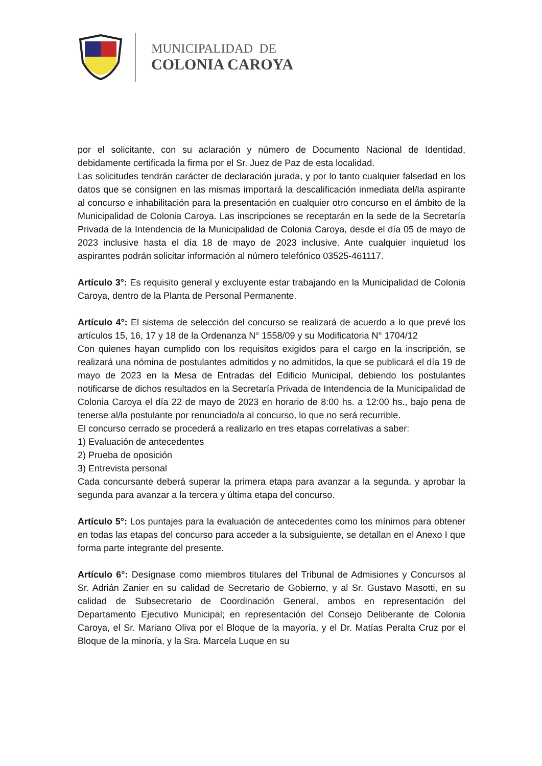MUNICIPALIDAD DE
COLONIA CAROYA
por el solicitante, con su aclaración y número de Documento Nacional de Identidad, debidamente certificada la firma por el Sr. Juez de Paz de esta localidad.
Las solicitudes tendrán carácter de declaración jurada, y por lo tanto cualquier falsedad en los datos que se consignen en las mismas importará la descalificación inmediata del/la aspirante al concurso e inhabilitación para la presentación en cualquier otro concurso en el ámbito de la Municipalidad de Colonia Caroya. Las inscripciones se receptarán en la sede de la Secretaría Privada de la Intendencia de la Municipalidad de Colonia Caroya, desde el día 05 de mayo de 2023 inclusive hasta el día 18 de mayo de 2023 inclusive. Ante cualquier inquietud los aspirantes podrán solicitar información al número telefónico 03525-461117.
Artículo 3°: Es requisito general y excluyente estar trabajando en la Municipalidad de Colonia Caroya, dentro de la Planta de Personal Permanente.
Artículo 4°: El sistema de selección del concurso se realizará de acuerdo a lo que prevé los artículos 15, 16, 17 y 18 de la Ordenanza N° 1558/09 y su Modificatoria N° 1704/12
Con quienes hayan cumplido con los requisitos exigidos para el cargo en la inscripción, se realizará una nómina de postulantes admitidos y no admitidos, la que se publicará el día 19 de mayo de 2023 en la Mesa de Entradas del Edificio Municipal, debiendo los postulantes notificarse de dichos resultados en la Secretaría Privada de Intendencia de la Municipalidad de Colonia Caroya el día 22 de mayo de 2023 en horario de 8:00 hs. a 12:00 hs., bajo pena de tenerse al/la postulante por renunciado/a al concurso, lo que no será recurrible.
El concurso cerrado se procederá a realizarlo en tres etapas correlativas a saber:
1) Evaluación de antecedentes
2) Prueba de oposición
3) Entrevista personal
Cada concursante deberá superar la primera etapa para avanzar a la segunda, y aprobar la segunda para avanzar a la tercera y última etapa del concurso.
Artículo 5°: Los puntajes para la evaluación de antecedentes como los mínimos para obtener en todas las etapas del concurso para acceder a la subsiguiente, se detallan en el Anexo I que forma parte integrante del presente.
Artículo 6°: Desígnase como miembros titulares del Tribunal de Admisiones y Concursos al Sr. Adrián Zanier en su calidad de Secretario de Gobierno, y al Sr. Gustavo Masotti, en su calidad de Subsecretario de Coordinación General, ambos en representación del Departamento Ejecutivo Municipal; en representación del Consejo Deliberante de Colonia Caroya, el Sr. Mariano Oliva por el Bloque de la mayoría, y el Dr. Matías Peralta Cruz por el Bloque de la minoría, y la Sra. Marcela Luque en su